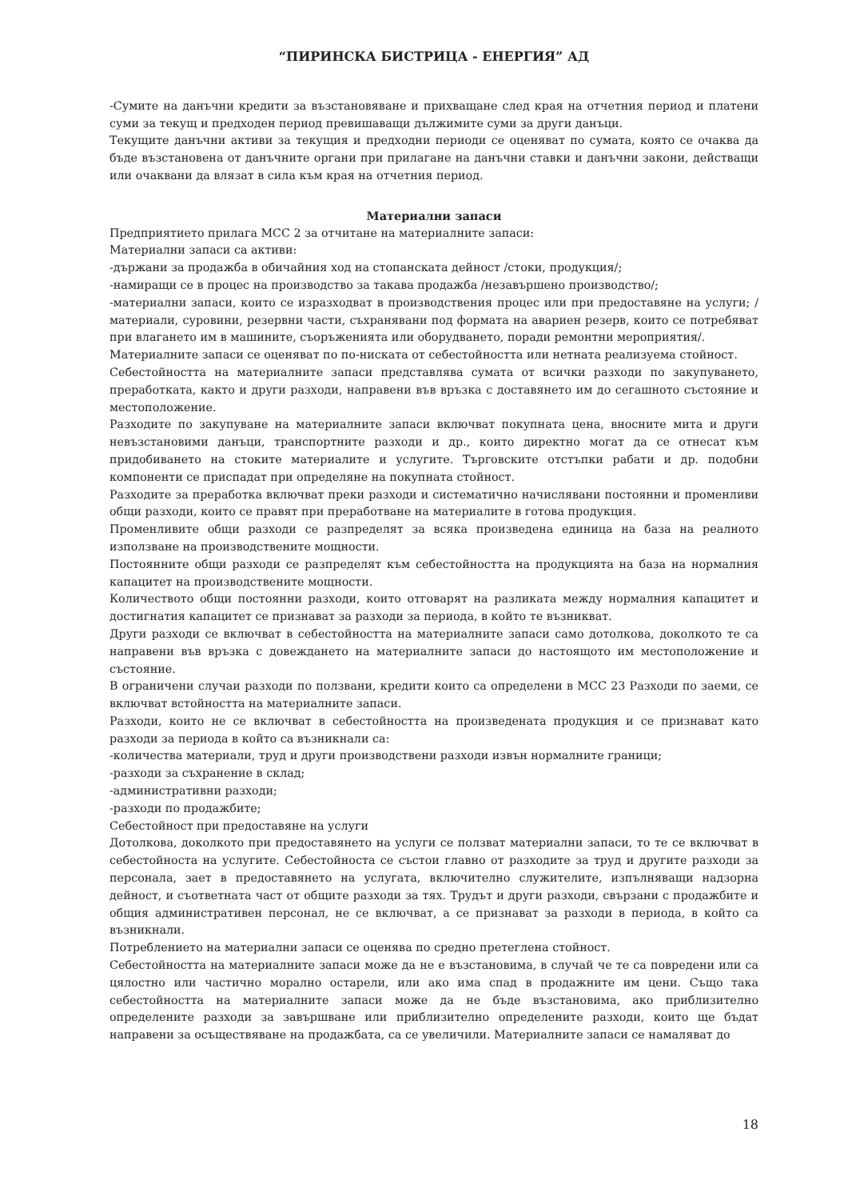“ПИРИНСКА БИСТРИЦА - ЕНЕРГИЯ” АД
-Сумите на данъчни кредити за възстановяване и прихващане след края на отчетния период и платени суми за текущ и предходен период превишаващи дължимите суми за други данъци.
Текущите данъчни активи за текущия и предходни периоди се оценяват по сумата, която се очаква да бъде възстановена от данъчните органи при прилагане на данъчни ставки и данъчни закони, действащи или очаквани да влязат в сила към края на отчетния период.
Материални запаси
Предприятието прилага МСС 2 за отчитане на материалните запаси:
Материални запаси са активи:
-държани за продажба в обичайния ход на стопанската дейност /стоки, продукция/;
-намиращи се в процес на производство за такава продажба /незавършено производство/;
-материални запаси, които се изразходват в производствения процес или при предоставяне на услуги; /материали, суровини, резервни части, съхранявани под формата на авариен резерв, които се потребяват при влагането им в машините, съоръженията или оборудването, поради ремонтни мероприятия/.
Материалните запаси се оценяват по по-ниската от себестойността или нетната реализуема стойност.
Себестойността на материалните запаси представлява сумата от всички разходи по закупуването, преработката, както и други разходи, направени във връзка с доставянето им до сегашното състояние и местоположение.
Разходите по закупуване на материалните запаси включват покупната цена, вносните мита и други невъзстановими данъци, транспортните разходи и др., които директно могат да се отнесат към придобиването на стоките материалите и услугите. Търговските отстъпки рабати и др. подобни компоненти се приспадат при определяне на покупната стойност.
Разходите за преработка включват преки разходи и систематично начислявани постоянни и променливи общи разходи, които се правят при преработване на материалите в готова продукция.
Променливите общи разходи се разпределят за всяка произведена единица на база на реалното използване на производствените мощности.
Постоянните общи разходи се разпределят към себестойността на продукцията на база на нормалния капацитет на производствените мощности.
Количеството общи постоянни разходи, които отговарят на разликата между нормалния капацитет и достигнатия капацитет се признават за разходи за периода, в който те възникват.
Други разходи се включват в себестойността на материалните запаси само дотолкова, доколкото те са направени във връзка с довеждането на материалните запаси до настоящото им местоположение и състояние.
В ограничени случаи разходи по ползвани, кредити които са определени в МСС 23 Разходи по заеми, се включват встойността на материалните запаси.
Разходи, които не се включват в себестойността на произведената продукция и се признават като разходи за периода в който са възникнали са:
-количества материали, труд и други производствени разходи извън нормалните граници;
-разходи за съхранение в склад;
-административни разходи;
-разходи по продажбите;
Себестойност при предоставяне на услуги
Дотолкова, доколкото при предоставянето на услуги се ползват материални запаси, то те се включват в себестойноста на услугите. Себестойноста се състои главно от разходите за труд и другите разходи за персонала, зает в предоставянето на услугата, включително служителите, изпълняващи надзорна дейност, и съответната част от общите разходи за тях. Трудът и други разходи, свързани с продажбите и общия административен персонал, не се включват, а се признават за разходи в периода, в който са възникнали.
Потреблението на материални запаси се оценява по средно претеглена стойност.
Себестойността на материалните запаси може да не е възстановима, в случай че те са повредени или са цялостно или частично морално остарели, или ако има спад в продажните им цени. Също така себестойността на материалните запаси може да не бъде възстановима, ако приблизително определените разходи за завършване или приблизително определените разходи, които ще бъдат направени за осъществяване на продажбата, са се увеличили. Материалните запаси се намаляват до
18